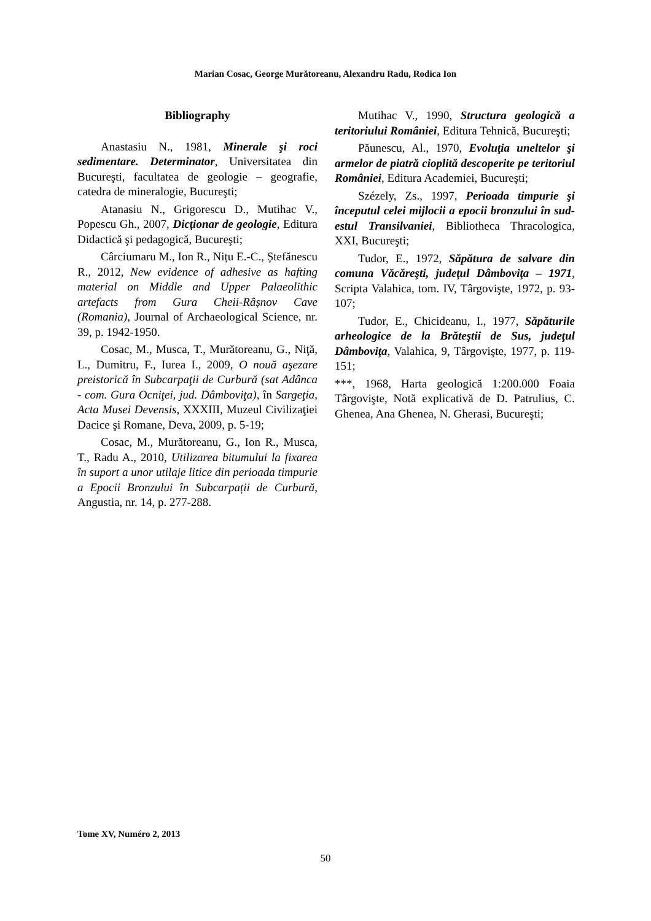Marian Cosac, George Murătoreanu, Alexandru Radu, Rodica Ion
Bibliography
Anastasiu N., 1981, Minerale şi roci sedimentare. Determinator, Universitatea din Bucureşti, facultatea de geologie – geografie, catedra de mineralogie, Bucureşti;
Atanasiu N., Grigorescu D., Mutihac V., Popescu Gh., 2007, Dicţionar de geologie, Editura Didactică şi pedagogică, Bucureşti;
Cârciumaru M., Ion R., Nițu E.-C., Ștefănescu R., 2012, New evidence of adhesive as hafting material on Middle and Upper Palaeolithic artefacts from Gura Cheii-Râșnov Cave (Romania), Journal of Archaeological Science, nr. 39, p. 1942-1950.
Cosac, M., Musca, T., Murătoreanu, G., Niţă, L., Dumitru, F., Iurea I., 2009, O nouă aşezare preistorică în Subcarpaţii de Curbură (sat Adânca - com. Gura Ocniţei, jud. Dâmboviţa), în Sargeţia, Acta Musei Devensis, XXXIII, Muzeul Civilizaţiei Dacice şi Romane, Deva, 2009, p. 5-19;
Cosac, M., Murătoreanu, G., Ion R., Musca, T., Radu A., 2010, Utilizarea bitumului la fixarea în suport a unor utilaje litice din perioada timpurie a Epocii Bronzului în Subcarpații de Curbură, Angustia, nr. 14, p. 277-288.
Mutihac V., 1990, Structura geologică a teritoriului României, Editura Tehnică, Bucureşti;
Păunescu, Al., 1970, Evoluţia uneltelor şi armelor de piatră cioplită descoperite pe teritoriul României, Editura Academiei, Bucureşti;
Szézely, Zs., 1997, Perioada timpurie şi începutul celei mijlocii a epocii bronzului în sud-estul Transilvaniei, Bibliotheca Thracologica, XXI, Bucureşti;
Tudor, E., 1972, Săpătura de salvare din comuna Văcăreşti, judeţul Dâmboviţa – 1971, Scripta Valahica, tom. IV, Târgovişte, 1972, p. 93-107;
Tudor, E., Chicideanu, I., 1977, Săpăturile arheologice de la Brăteştii de Sus, judeţul Dâmboviţa, Valahica, 9, Târgovişte, 1977, p. 119-151;
***, 1968, Harta geologică 1:200.000 Foaia Târgovişte, Notă explicativă de D. Patrulius, C. Ghenea, Ana Ghenea, N. Gherasi, Bucureşti;
Tome XV, Numéro 2, 2013
50